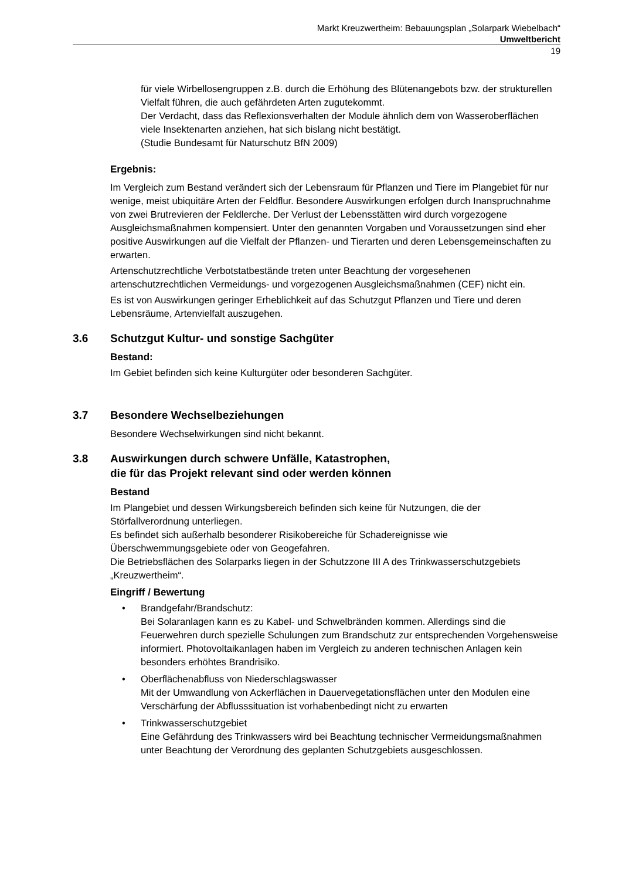Markt Kreuzwertheim: Bebauungsplan „Solarpark Wiebelbach“
Umweltbericht
19
für viele Wirbellosengruppen z.B. durch die Erhöhung des Blütenangebots bzw. der strukturellen Vielfalt führen, die auch gefährdeten Arten zugutekommt.
Der Verdacht, dass das Reflexionsverhalten der Module ähnlich dem von Wasseroberflächen viele Insektenarten anziehen, hat sich bislang nicht bestätigt.
(Studie Bundesamt für Naturschutz BfN 2009)
Ergebnis:
Im Vergleich zum Bestand verändert sich der Lebensraum für Pflanzen und Tiere im Plangebiet für nur wenige, meist ubiquitäre Arten der Feldflur. Besondere Auswirkungen erfolgen durch Inanspruchnahme von zwei Brutrevieren der Feldlerche. Der Verlust der Lebensstätten wird durch vorgezogene Ausgleichsmaßnahmen kompensiert. Unter den genannten Vorgaben und Voraussetzungen sind eher positive Auswirkungen auf die Vielfalt der Pflanzen- und Tierarten und deren Lebensgemeinschaften zu erwarten.
Artenschutzrechtliche Verbotstatbestände treten unter Beachtung der vorgesehenen artenschutzrechtlichen Vermeidungs- und vorgezogenen Ausgleichsmaßnahmen (CEF) nicht ein.
Es ist von Auswirkungen geringer Erheblichkeit auf das Schutzgut Pflanzen und Tiere und deren Lebensräume, Artenvielfalt auszugehen.
3.6 Schutzgut Kultur- und sonstige Sachgüter
Bestand:
Im Gebiet befinden sich keine Kulturgüter oder besonderen Sachgüter.
3.7 Besondere Wechselbeziehungen
Besondere Wechselwirkungen sind nicht bekannt.
3.8 Auswirkungen durch schwere Unfälle, Katastrophen,
die für das Projekt relevant sind oder werden können
Bestand
Im Plangebiet und dessen Wirkungsbereich befinden sich keine für Nutzungen, die der Störfallverordnung unterliegen.
Es befindet sich außerhalb besonderer Risikobereiche für Schadereignisse wie Überschwemmungsgebiete oder von Geogefahren.
Die Betriebsflächen des Solarparks liegen in der Schutzzone III A des Trinkwasserschutzgebiets „Kreuzwertheim“.
Eingriff / Bewertung
• Brandgefahr/Brandschutz:
Bei Solaranlagen kann es zu Kabel- und Schwelbränden kommen. Allerdings sind die Feuerwehren durch spezielle Schulungen zum Brandschutz zur entsprechenden Vorgehensweise informiert. Photovoltaikanlagen haben im Vergleich zu anderen technischen Anlagen kein besonders erhöhtes Brandrisiko.
• Oberflächenabfluss von Niederschlagswasser
Mit der Umwandlung von Ackerflächen in Dauervegetationsflächen unter den Modulen eine Verschärfung der Abflusssituation ist vorhabenbedingt nicht zu erwarten
• Trinkwasserschutzgebiet
Eine Gefährdung des Trinkwassers wird bei Beachtung technischer Vermeidungsmaßnahmen unter Beachtung der Verordnung des geplanten Schutzgebiets ausgeschlossen.